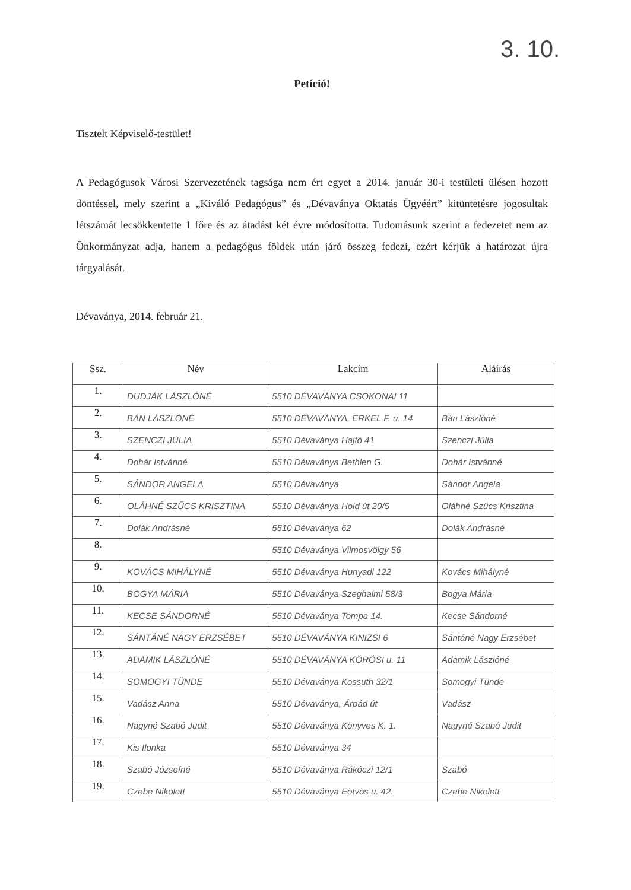3. 10.
Petíció!
Tisztelt Képviselő-testület!
A Pedagógusok Városi Szervezetének tagsága nem ért egyet a 2014. január 30-i testületi ülésen hozott döntéssel, mely szerint a „Kiváló Pedagógus” és „Dévaványa Oktatás Ügyéért” kitüntetésre jogosultak létszámát lecsökkentette 1 főre és az átadást két évre módosította. Tudomásunk szerint a fedezetet nem az Önkormányzat adja, hanem a pedagógus földek után járó összeg fedezi, ezért kérjük a határozat újra tárgyalását.
Dévaványa, 2014. február 21.
| Ssz. | Név | Lakcím | Aláírás |
| --- | --- | --- | --- |
| 1. | DUDJÁK LÁSZLÓNÉ | 5510 DÉVAVÁNYA CSOKONAI 11 | |
| 2. | BÁN LÁSZLÓNÉ | 5510 DÉVAVÁNYA, ERKEL F. u. 14 | Bán Lászlóné |
| 3. | SZENCZI JÚLIA | 5510 Dévaványa Hajtó 41 | Szenczi Júlia |
| 4. | Dohár Istvánné | 5510 Dévaványa Bethlen G. | Dohár Istvánné |
| 5. | SÁNDOR ANGELA | 5510 Dévaványa | Sándor Angela |
| 6. | OLÁHNÉ SZŰCS KRISZTINA | 5510 Dévaványa Hold út 20/5 | Oláhné Szűcs Krisztina |
| 7. | Dolák Andrásné | 5510 Dévaványa 62 | Dolák Andrásné |
| 8. | | 5510 Dévaványa Vilmosvölgy 56 | |
| 9. | KOVÁCS MIHÁLYNÉ | 5510 Dévaványa Hunyadi 122 | Kovács Mihályné |
| 10. | BOGYA MÁRIA | 5510 Dévaványa Szeghalmi 58/3 | Bogya Mária |
| 11. | KECSE SÁNDORNÉ | 5510 Dévaványa Tompa 14. | Kecse Sándorné |
| 12. | SÁNTÁNÉ NAGY ERZSÉBET | 5510 DÉVAVÁNYA KINIZSI 6 | Sántáné Nagy Erzsébet |
| 13. | ADAMIK LÁSZLÓNÉ | 5510 DÉVAVÁNYA KÖRÖSI u. 11 | Adamik Lászlóné |
| 14. | SOMOGYI TÜNDE | 5510 Dévaványa Kossuth 32/1 | Somogyi Tünde |
| 15. | Vadász Anna | 5510 Dévaványa, Árpád út | Vadász |
| 16. | Nagyné Szabó Judit | 5510 Dévaványa Könyves K. 1. | Nagyné Szabó Judit |
| 17. | Kis Ilonka | 5510 Dévaványa 34 | |
| 18. | Szabó Józsefné | 5510 Dévaványa Rákóczi 12/1 | Szabó |
| 19. | Czebe Nikolett | 5510 Dévaványa Eötvös u. 42. | Czebe Nikolett |